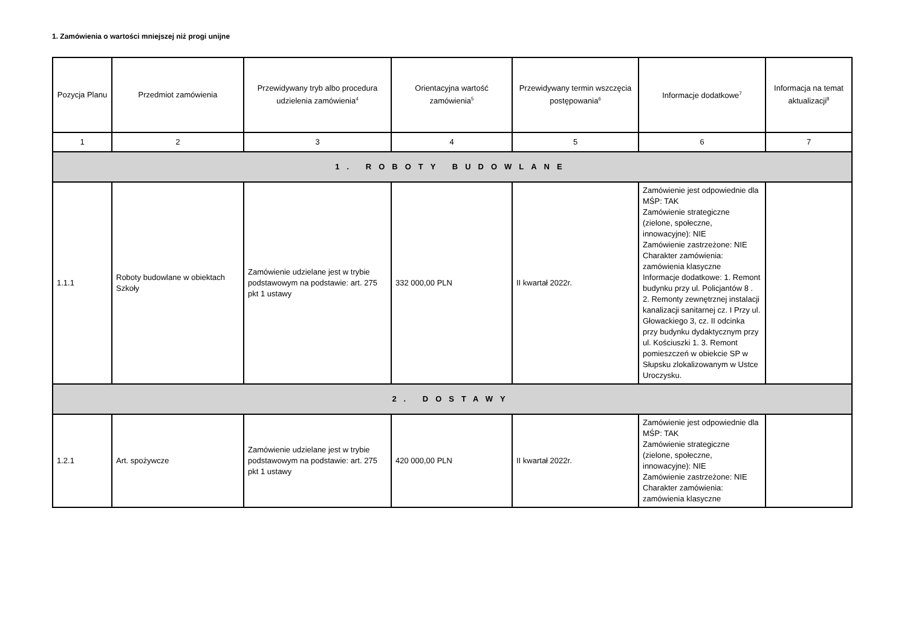1. Zamówienia o wartości mniejszej niż progi unijne
| Pozycja Planu | Przedmiot zamówienia | Przewidywany tryb albo procedura udzielenia zamówienia<sup>4</sup> | Orientacyjna wartość zamówienia<sup>5</sup> | Przewidywany termin wszczęcia postępowania<sup>6</sup> | Informacje dodatkowe<sup>7</sup> | Informacja na temat aktualizacji<sup>8</sup> |
| --- | --- | --- | --- | --- | --- | --- |
| 1 | 2 | 3 | 4 | 5 | 6 | 7 |
| 1. ROBOTY BUDOWLANE | | | | | | |
| 1.1.1 | Roboty budowlane w obiektach Szkoły | Zamówienie udzielane jest w trybie podstawowym na podstawie: art. 275 pkt 1 ustawy | 332 000,00 PLN | II kwartał 2022r. | Zamówienie jest odpowiednie dla MŚP: TAK Zamówienie strategiczne (zielone, społeczne, innowacyjne): NIE Zamówienie zastrzeżone: NIE Charakter zamówienia: zamówienia klasyczne Informacje dodatkowe: 1. Remont budynku przy ul. Policjantów 8 . 2. Remonty zewnętrznej instalacji kanalizacji sanitarnej cz. I Przy ul. Głowackiego 3, cz. II odcinka przy budynku dydaktycznym przy ul. Kościuszki 1. 3. Remont pomieszczeń w obiekcie SP w Słupsku zlokalizowanym w Ustce Uroczysku. | |
| 2. DOSTAWY | | | | | | |
| 1.2.1 | Art. spożywcze | Zamówienie udzielane jest w trybie podstawowym na podstawie: art. 275 pkt 1 ustawy | 420 000,00 PLN | II kwartał 2022r. | Zamówienie jest odpowiednie dla MŚP: TAK Zamówienie strategiczne (zielone, społeczne, innowacyjne): NIE Zamówienie zastrzeżone: NIE Charakter zamówienia: zamówienia klasyczne | |